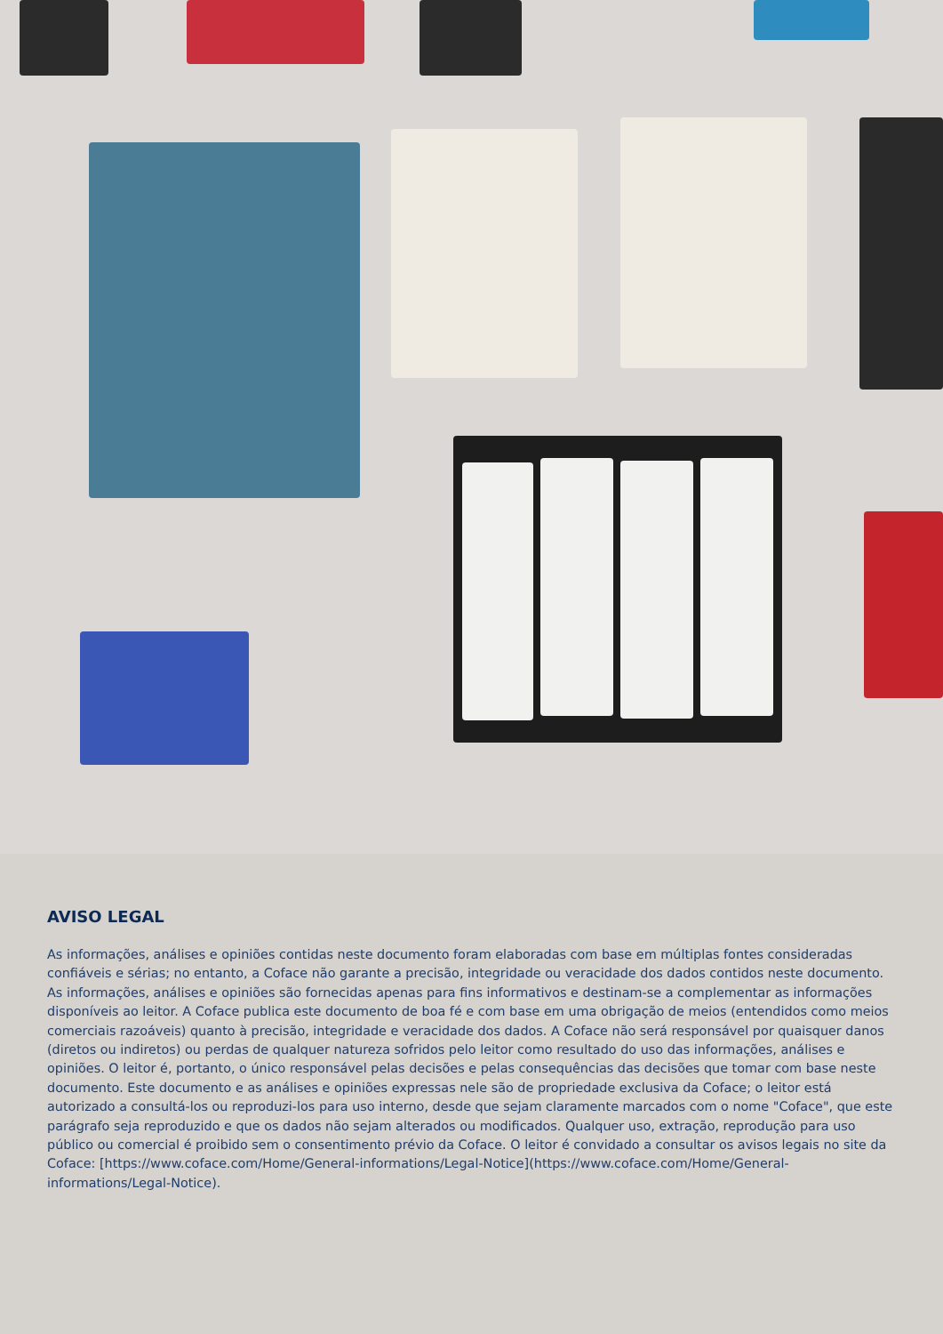AVISO LEGAL
As informações, análises e opiniões contidas neste documento foram elaboradas com base em múltiplas fontes consideradas confiáveis e sérias; no entanto, a Coface não garante a precisão, integridade ou veracidade dos dados contidos neste documento. As informações, análises e opiniões são fornecidas apenas para fins informativos e destinam-se a complementar as informações disponíveis ao leitor. A Coface publica este documento de boa fé e com base em uma obrigação de meios (entendidos como meios comerciais razoáveis) quanto à precisão, integridade e veracidade dos dados. A Coface não será responsável por quaisquer danos (diretos ou indiretos) ou perdas de qualquer natureza sofridos pelo leitor como resultado do uso das informações, análises e opiniões. O leitor é, portanto, o único responsável pelas decisões e pelas consequências das decisões que tomar com base neste documento. Este documento e as análises e opiniões expressas nele são de propriedade exclusiva da Coface; o leitor está autorizado a consultá-los ou reproduzi-los para uso interno, desde que sejam claramente marcados com o nome "Coface", que este parágrafo seja reproduzido e que os dados não sejam alterados ou modificados. Qualquer uso, extração, reprodução para uso público ou comercial é proibido sem o consentimento prévio da Coface. O leitor é convidado a consultar os avisos legais no site da Coface: [https://www.coface.com/Home/General-informations/Legal-Notice](https://www.coface.com/Home/General-informations/Legal-Notice).